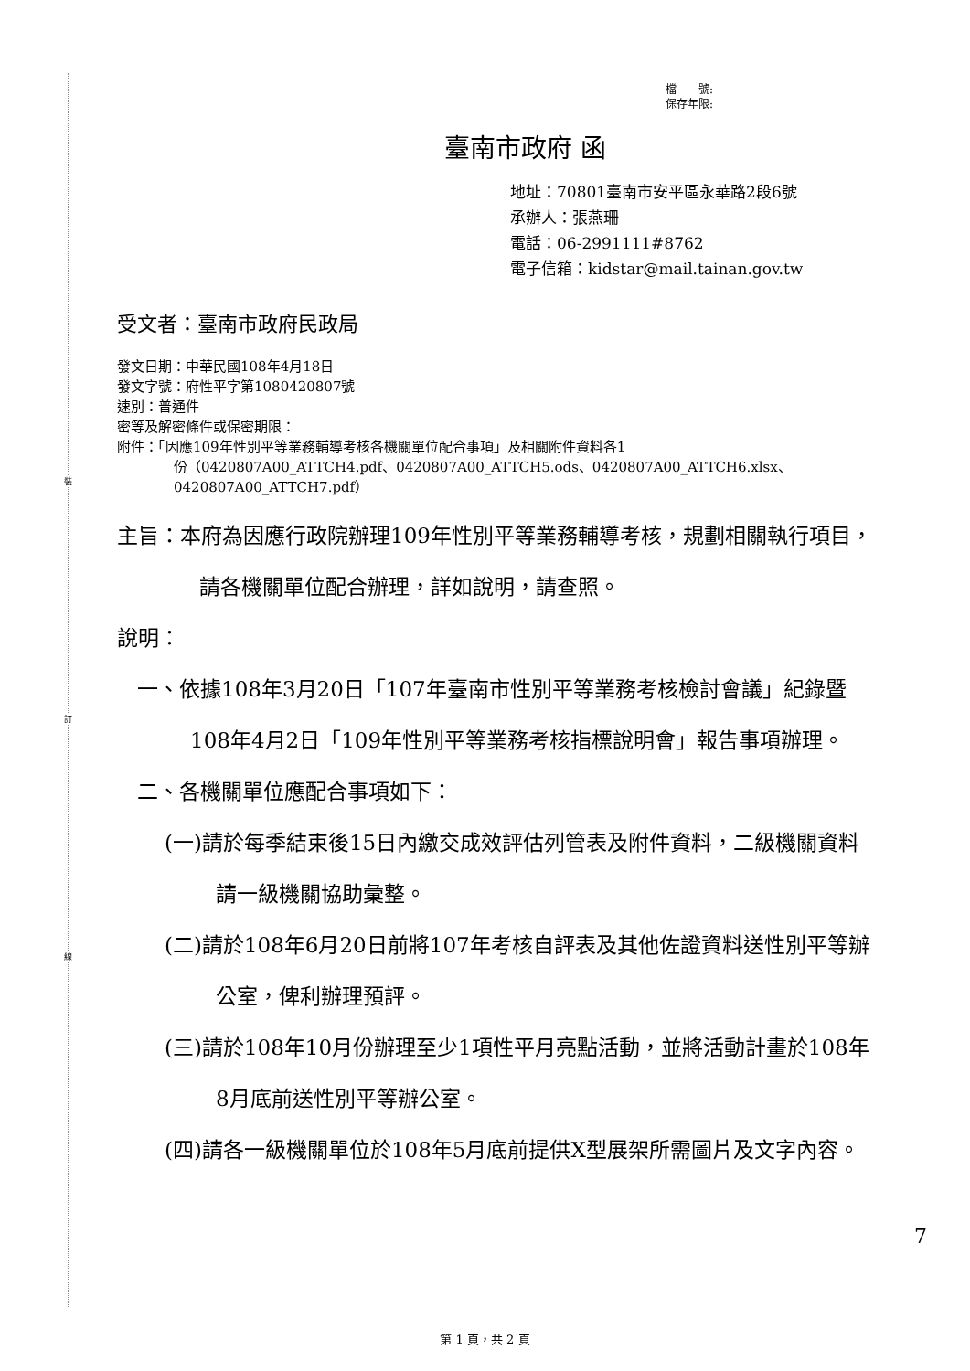裝
訂
線
檔　　號:
保存年限:
臺南市政府 函
地址：70801臺南市安平區永華路2段6號
承辦人：張燕珊
電話：06-2991111#8762
電子信箱：kidstar@mail.tainan.gov.tw
受文者：臺南市政府民政局
發文日期：中華民國108年4月18日
發文字號：府性平字第1080420807號
速別：普通件
密等及解密條件或保密期限：
附件：「因應109年性別平等業務輔導考核各機關單位配合事項」及相關附件資料各1
份（0420807A00_ATTCH4.pdf、0420807A00_ATTCH5.ods、0420807A00_ATTCH6.xlsx、0420807A00_ATTCH7.pdf）
主旨：本府為因應行政院辦理109年性別平等業務輔導考核，規劃相關執行項目，請各機關單位配合辦理，詳如說明，請查照。
說明：
一、依據108年3月20日「107年臺南市性別平等業務考核檢討會議」紀錄暨108年4月2日「109年性別平等業務考核指標說明會」報告事項辦理。
二、各機關單位應配合事項如下：
(一)請於每季結束後15日內繳交成效評估列管表及附件資料，二級機關資料請一級機關協助彙整。
(二)請於108年6月20日前將107年考核自評表及其他佐證資料送性別平等辦公室，俾利辦理預評。
(三)請於108年10月份辦理至少1項性平月亮點活動，並將活動計畫於108年8月底前送性別平等辦公室。
(四)請各一級機關單位於108年5月底前提供X型展架所需圖片及文字內容。
7
第 1 頁，共 2 頁